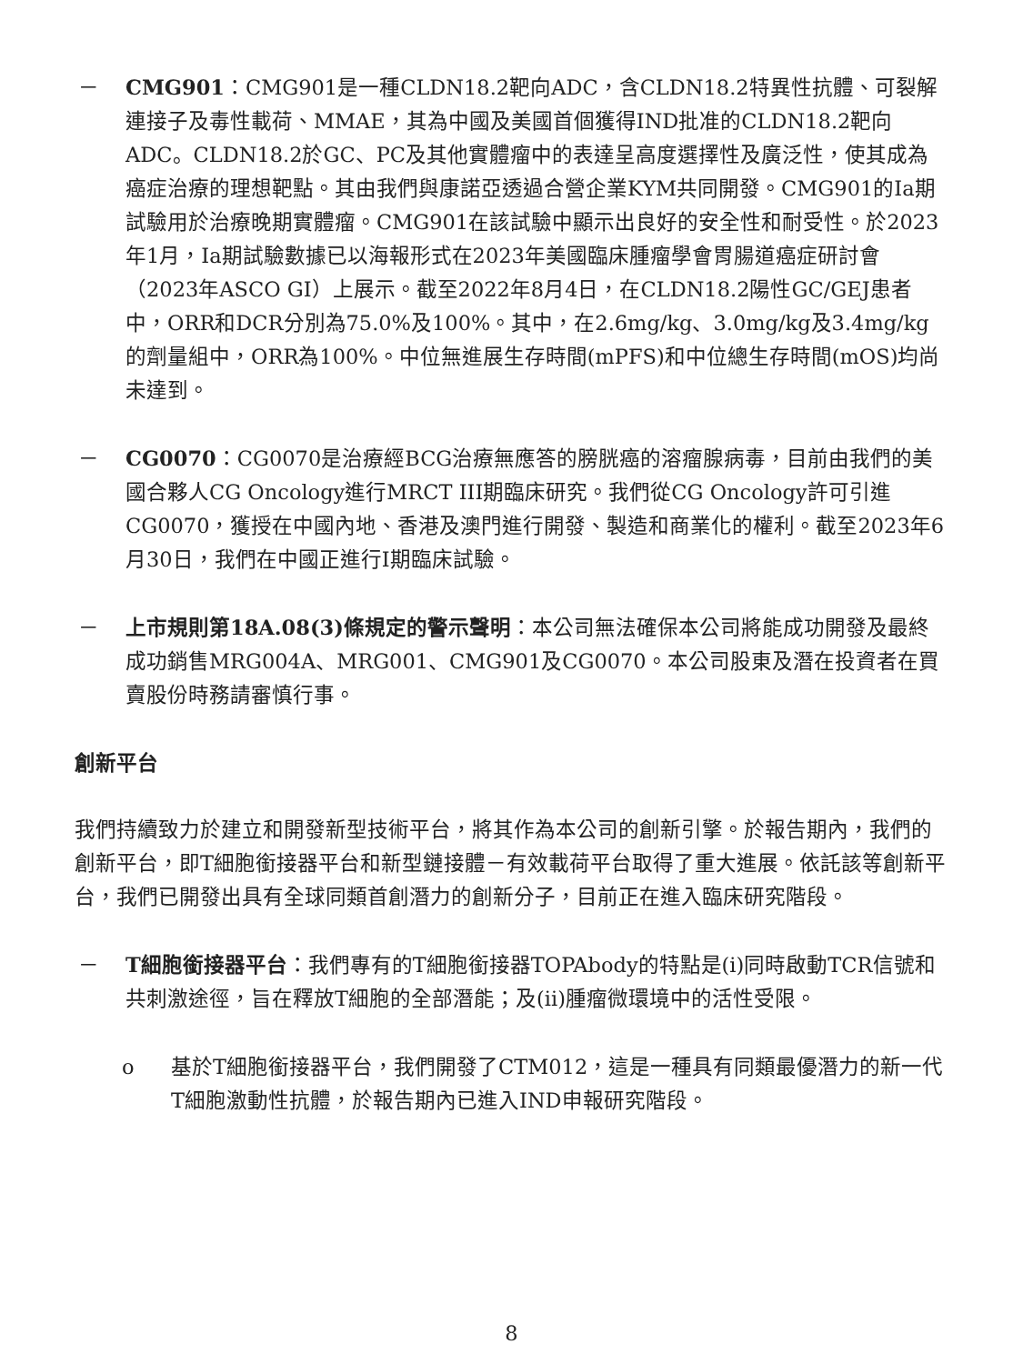－ CMG901：CMG901是一種CLDN18.2靶向ADC，含CLDN18.2特異性抗體、可裂解連接子及毒性載荷、MMAE，其為中國及美國首個獲得IND批准的CLDN18.2靶向ADC。CLDN18.2於GC、PC及其他實體瘤中的表達呈高度選擇性及廣泛性，使其成為癌症治療的理想靶點。其由我們與康諾亞透過合營企業KYM共同開發。CMG901的Ia期試驗用於治療晚期實體瘤。CMG901在該試驗中顯示出良好的安全性和耐受性。於2023年1月，Ia期試驗數據已以海報形式在2023年美國臨床腫瘤學會胃腸道癌症研討會（2023年ASCO GI）上展示。截至2022年8月4日，在CLDN18.2陽性GC/GEJ患者中，ORR和DCR分別為75.0%及100%。其中，在2.6mg/kg、3.0mg/kg及3.4mg/kg的劑量組中，ORR為100%。中位無進展生存時間(mPFS)和中位總生存時間(mOS)均尚未達到。
－ CG0070：CG0070是治療經BCG治療無應答的膀胱癌的溶瘤腺病毒，目前由我們的美國合夥人CG Oncology進行MRCT III期臨床研究。我們從CG Oncology許可引進CG0070，獲授在中國內地、香港及澳門進行開發、製造和商業化的權利。截至2023年6月30日，我們在中國正進行I期臨床試驗。
－ 上市規則第18A.08(3)條規定的警示聲明：本公司無法確保本公司將能成功開發及最終成功銷售MRG004A、MRG001、CMG901及CG0070。本公司股東及潛在投資者在買賣股份時務請審慎行事。
創新平台
我們持續致力於建立和開發新型技術平台，將其作為本公司的創新引擎。於報告期內，我們的創新平台，即T細胞銜接器平台和新型鏈接體－有效載荷平台取得了重大進展。依託該等創新平台，我們已開發出具有全球同類首創潛力的創新分子，目前正在進入臨床研究階段。
－ T細胞銜接器平台：我們專有的T細胞銜接器TOPAbody的特點是(i)同時啟動TCR信號和共刺激途徑，旨在釋放T細胞的全部潛能；及(ii)腫瘤微環境中的活性受限。
o 基於T細胞銜接器平台，我們開發了CTM012，這是一種具有同類最優潛力的新一代T細胞激動性抗體，於報告期內已進入IND申報研究階段。
8